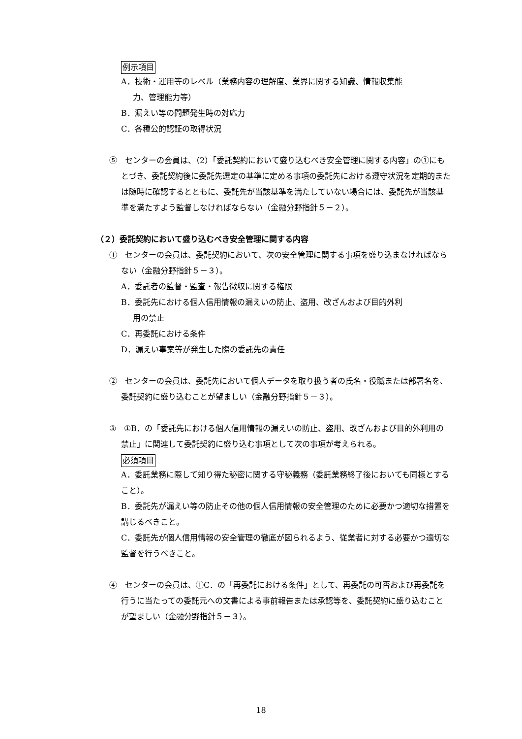例示項目
A．技術・運用等のレベル（業務内容の理解度、業界に関する知識、情報収集能
力、管理能力等）
B．漏えい等の問題発生時の対応力
C．各種公的認証の取得状況
⑤　センターの会員は、（2）「委託契約において盛り込むべき安全管理に関する内容」の①にもとづき、委託契約後に委託先選定の基準に定める事項の委託先における遵守状況を定期的または随時に確認するとともに、委託先が当該基準を満たしていない場合には、委託先が当該基準を満たすよう監督しなければならない（金融分野指針５－２）。
（２）委託契約において盛り込むべき安全管理に関する内容
①　センターの会員は、委託契約において、次の安全管理に関する事項を盛り込まなければならない（金融分野指針５－３）。
A．委託者の監督・監査・報告徴収に関する権限
B．委託先における個人信用情報の漏えいの防止、盗用、改ざんおよび目的外利
用の禁止
C．再委託における条件
D．漏えい事案等が発生した際の委託先の責任
②　センターの会員は、委託先において個人データを取り扱う者の氏名・役職または部署名を、委託契約に盛り込むことが望ましい（金融分野指針５－３）。
③　①B．の「委託先における個人信用情報の漏えいの防止、盗用、改ざんおよび目的外利用の禁止」に関連して委託契約に盛り込む事項として次の事項が考えられる。
必須項目
A．委託業務に際して知り得た秘密に関する守秘義務（委託業務終了後においても同様とすること）。
B．委託先が漏えい等の防止その他の個人信用情報の安全管理のために必要かつ適切な措置を講じるべきこと。
C．委託先が個人信用情報の安全管理の徹底が図られるよう、従業者に対する必要かつ適切な監督を行うべきこと。
④　センターの会員は、①C．の「再委託における条件」として、再委託の可否および再委託を行うに当たっての委託元への文書による事前報告または承認等を、委託契約に盛り込むことが望ましい（金融分野指針５－３）。
18